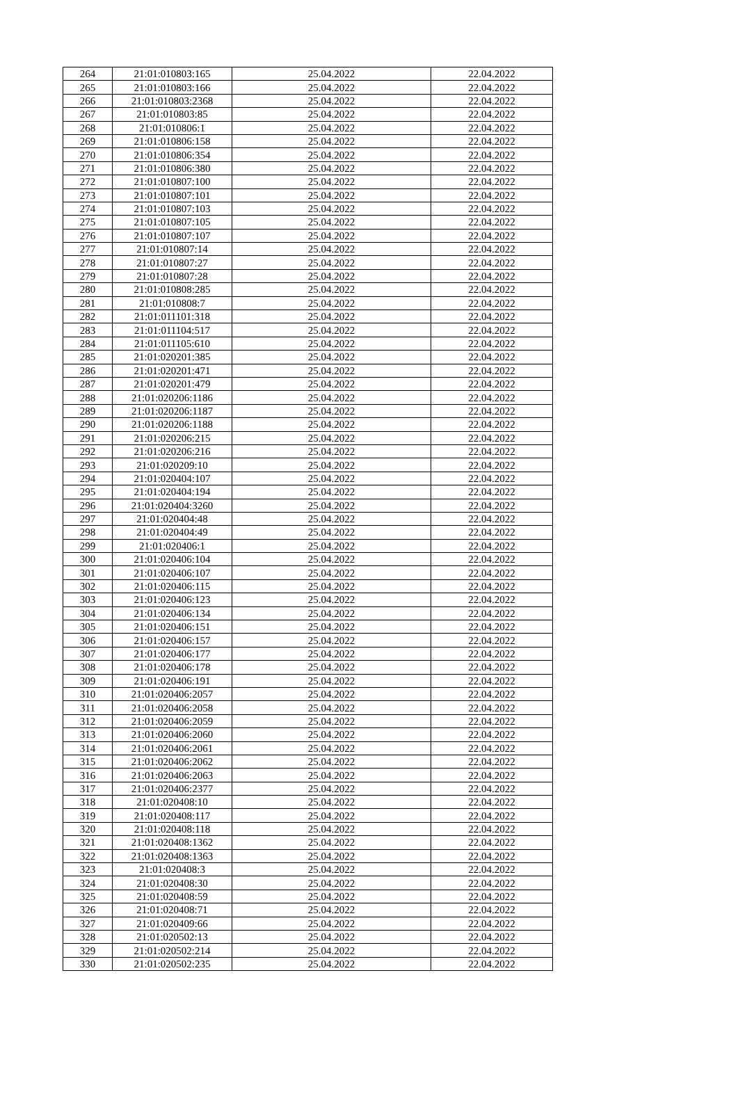| 264 | 21:01:010803:165 | 25.04.2022 | 22.04.2022 |
| 265 | 21:01:010803:166 | 25.04.2022 | 22.04.2022 |
| 266 | 21:01:010803:2368 | 25.04.2022 | 22.04.2022 |
| 267 | 21:01:010803:85 | 25.04.2022 | 22.04.2022 |
| 268 | 21:01:010806:1 | 25.04.2022 | 22.04.2022 |
| 269 | 21:01:010806:158 | 25.04.2022 | 22.04.2022 |
| 270 | 21:01:010806:354 | 25.04.2022 | 22.04.2022 |
| 271 | 21:01:010806:380 | 25.04.2022 | 22.04.2022 |
| 272 | 21:01:010807:100 | 25.04.2022 | 22.04.2022 |
| 273 | 21:01:010807:101 | 25.04.2022 | 22.04.2022 |
| 274 | 21:01:010807:103 | 25.04.2022 | 22.04.2022 |
| 275 | 21:01:010807:105 | 25.04.2022 | 22.04.2022 |
| 276 | 21:01:010807:107 | 25.04.2022 | 22.04.2022 |
| 277 | 21:01:010807:14 | 25.04.2022 | 22.04.2022 |
| 278 | 21:01:010807:27 | 25.04.2022 | 22.04.2022 |
| 279 | 21:01:010807:28 | 25.04.2022 | 22.04.2022 |
| 280 | 21:01:010808:285 | 25.04.2022 | 22.04.2022 |
| 281 | 21:01:010808:7 | 25.04.2022 | 22.04.2022 |
| 282 | 21:01:011101:318 | 25.04.2022 | 22.04.2022 |
| 283 | 21:01:011104:517 | 25.04.2022 | 22.04.2022 |
| 284 | 21:01:011105:610 | 25.04.2022 | 22.04.2022 |
| 285 | 21:01:020201:385 | 25.04.2022 | 22.04.2022 |
| 286 | 21:01:020201:471 | 25.04.2022 | 22.04.2022 |
| 287 | 21:01:020201:479 | 25.04.2022 | 22.04.2022 |
| 288 | 21:01:020206:1186 | 25.04.2022 | 22.04.2022 |
| 289 | 21:01:020206:1187 | 25.04.2022 | 22.04.2022 |
| 290 | 21:01:020206:1188 | 25.04.2022 | 22.04.2022 |
| 291 | 21:01:020206:215 | 25.04.2022 | 22.04.2022 |
| 292 | 21:01:020206:216 | 25.04.2022 | 22.04.2022 |
| 293 | 21:01:020209:10 | 25.04.2022 | 22.04.2022 |
| 294 | 21:01:020404:107 | 25.04.2022 | 22.04.2022 |
| 295 | 21:01:020404:194 | 25.04.2022 | 22.04.2022 |
| 296 | 21:01:020404:3260 | 25.04.2022 | 22.04.2022 |
| 297 | 21:01:020404:48 | 25.04.2022 | 22.04.2022 |
| 298 | 21:01:020404:49 | 25.04.2022 | 22.04.2022 |
| 299 | 21:01:020406:1 | 25.04.2022 | 22.04.2022 |
| 300 | 21:01:020406:104 | 25.04.2022 | 22.04.2022 |
| 301 | 21:01:020406:107 | 25.04.2022 | 22.04.2022 |
| 302 | 21:01:020406:115 | 25.04.2022 | 22.04.2022 |
| 303 | 21:01:020406:123 | 25.04.2022 | 22.04.2022 |
| 304 | 21:01:020406:134 | 25.04.2022 | 22.04.2022 |
| 305 | 21:01:020406:151 | 25.04.2022 | 22.04.2022 |
| 306 | 21:01:020406:157 | 25.04.2022 | 22.04.2022 |
| 307 | 21:01:020406:177 | 25.04.2022 | 22.04.2022 |
| 308 | 21:01:020406:178 | 25.04.2022 | 22.04.2022 |
| 309 | 21:01:020406:191 | 25.04.2022 | 22.04.2022 |
| 310 | 21:01:020406:2057 | 25.04.2022 | 22.04.2022 |
| 311 | 21:01:020406:2058 | 25.04.2022 | 22.04.2022 |
| 312 | 21:01:020406:2059 | 25.04.2022 | 22.04.2022 |
| 313 | 21:01:020406:2060 | 25.04.2022 | 22.04.2022 |
| 314 | 21:01:020406:2061 | 25.04.2022 | 22.04.2022 |
| 315 | 21:01:020406:2062 | 25.04.2022 | 22.04.2022 |
| 316 | 21:01:020406:2063 | 25.04.2022 | 22.04.2022 |
| 317 | 21:01:020406:2377 | 25.04.2022 | 22.04.2022 |
| 318 | 21:01:020408:10 | 25.04.2022 | 22.04.2022 |
| 319 | 21:01:020408:117 | 25.04.2022 | 22.04.2022 |
| 320 | 21:01:020408:118 | 25.04.2022 | 22.04.2022 |
| 321 | 21:01:020408:1362 | 25.04.2022 | 22.04.2022 |
| 322 | 21:01:020408:1363 | 25.04.2022 | 22.04.2022 |
| 323 | 21:01:020408:3 | 25.04.2022 | 22.04.2022 |
| 324 | 21:01:020408:30 | 25.04.2022 | 22.04.2022 |
| 325 | 21:01:020408:59 | 25.04.2022 | 22.04.2022 |
| 326 | 21:01:020408:71 | 25.04.2022 | 22.04.2022 |
| 327 | 21:01:020409:66 | 25.04.2022 | 22.04.2022 |
| 328 | 21:01:020502:13 | 25.04.2022 | 22.04.2022 |
| 329 | 21:01:020502:214 | 25.04.2022 | 22.04.2022 |
| 330 | 21:01:020502:235 | 25.04.2022 | 22.04.2022 |